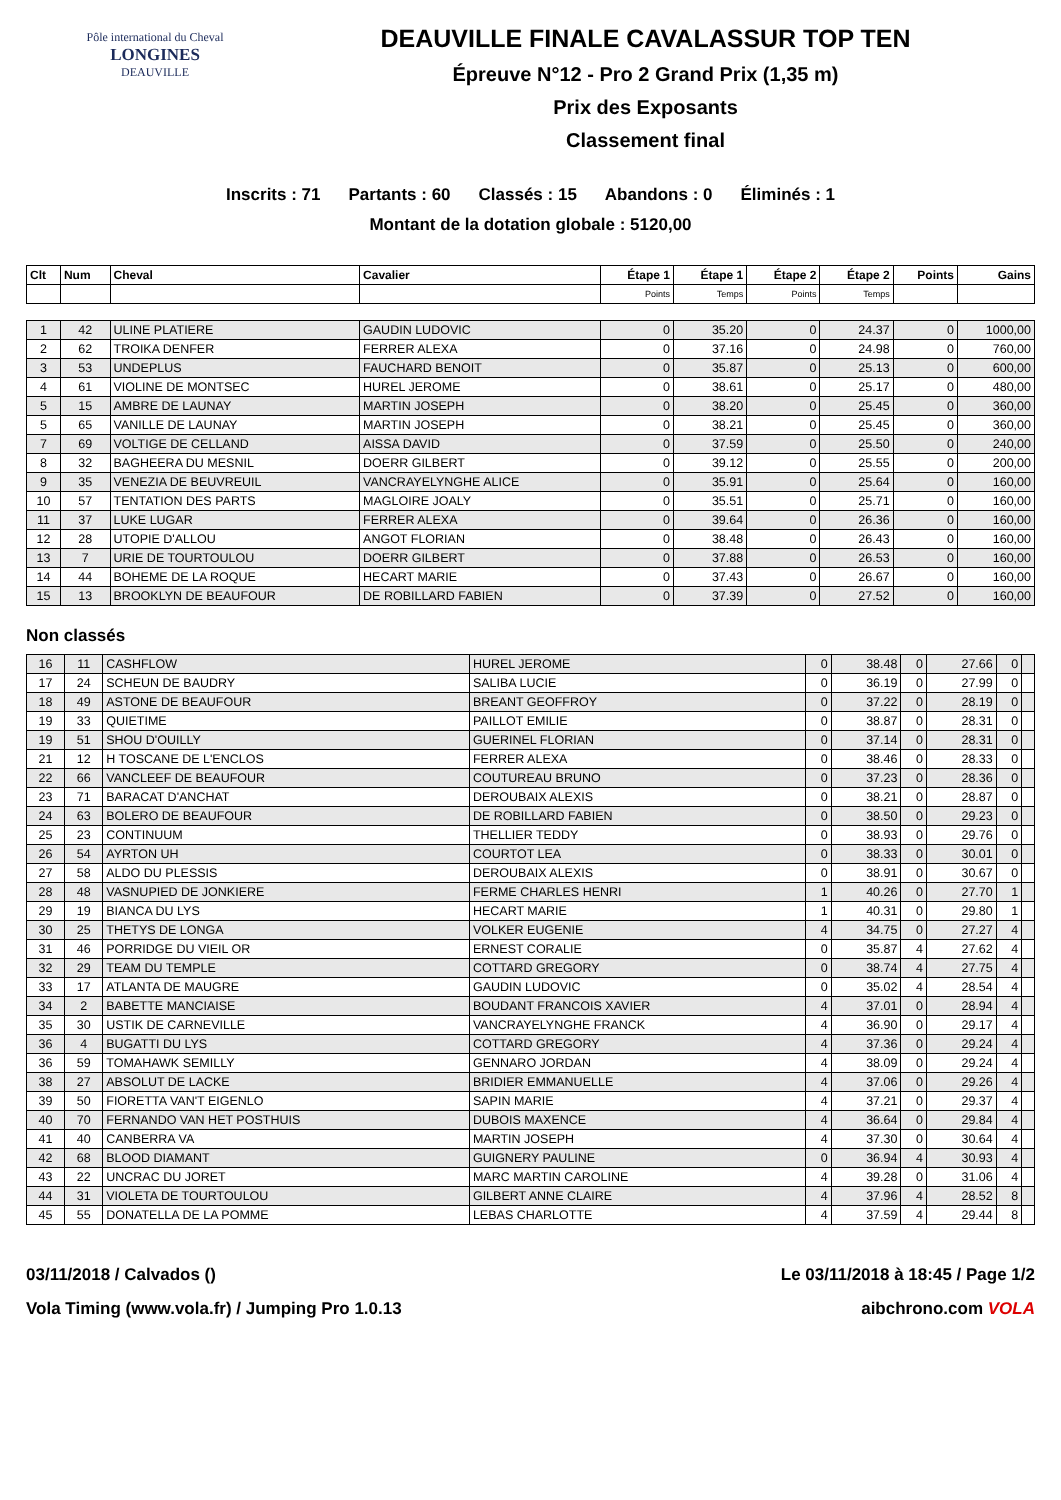Pôle international du Cheval
LONGINES
DEAUVILLE
DEAUVILLE FINALE CAVALASSUR TOP TEN
Épreuve N°12 - Pro 2 Grand Prix (1,35 m)
Prix des Exposants
Classement final
Inscrits : 71 Partants : 60 Classés : 15 Abandons : 0 Éliminés : 1
Montant de la dotation globale : 5120,00
| Clt | Num | Cheval | Cavalier | Étape 1 | Étape 1 | Étape 2 | Étape 2 | Points | Gains |
| --- | --- | --- | --- | --- | --- | --- | --- | --- | --- |
| | | | | Points | Temps | Points | Temps | | |
| 1 | 42 | ULINE PLATIERE | GAUDIN LUDOVIC | 0 | 35.20 | 0 | 24.37 | 0 | 1000,00 |
| 2 | 62 | TROIKA DENFER | FERRER ALEXA | 0 | 37.16 | 0 | 24.98 | 0 | 760,00 |
| 3 | 53 | UNDEPLUS | FAUCHARD BENOIT | 0 | 35.87 | 0 | 25.13 | 0 | 600,00 |
| 4 | 61 | VIOLINE DE MONTSEC | HUREL JEROME | 0 | 38.61 | 0 | 25.17 | 0 | 480,00 |
| 5 | 15 | AMBRE DE LAUNAY | MARTIN JOSEPH | 0 | 38.20 | 0 | 25.45 | 0 | 360,00 |
| 5 | 65 | VANILLE DE LAUNAY | MARTIN JOSEPH | 0 | 38.21 | 0 | 25.45 | 0 | 360,00 |
| 7 | 69 | VOLTIGE DE CELLAND | AISSA DAVID | 0 | 37.59 | 0 | 25.50 | 0 | 240,00 |
| 8 | 32 | BAGHEERA DU MESNIL | DOERR GILBERT | 0 | 39.12 | 0 | 25.55 | 0 | 200,00 |
| 9 | 35 | VENEZIA DE BEUVREUIL | VANCRAYELYNGHE ALICE | 0 | 35.91 | 0 | 25.64 | 0 | 160,00 |
| 10 | 57 | TENTATION DES PARTS | MAGLOIRE JOALY | 0 | 35.51 | 0 | 25.71 | 0 | 160,00 |
| 11 | 37 | LUKE LUGAR | FERRER ALEXA | 0 | 39.64 | 0 | 26.36 | 0 | 160,00 |
| 12 | 28 | UTOPIE D'ALLOU | ANGOT FLORIAN | 0 | 38.48 | 0 | 26.43 | 0 | 160,00 |
| 13 | 7 | URIE DE TOURTOULOU | DOERR GILBERT | 0 | 37.88 | 0 | 26.53 | 0 | 160,00 |
| 14 | 44 | BOHEME DE LA ROQUE | HECART MARIE | 0 | 37.43 | 0 | 26.67 | 0 | 160,00 |
| 15 | 13 | BROOKLYN DE BEAUFOUR | DE ROBILLARD FABIEN | 0 | 37.39 | 0 | 27.52 | 0 | 160,00 |
Non classés
| 16 | 11 | CASHFLOW | HUREL JEROME | 0 | 38.48 | 0 | 27.66 | 0 | |
| 17 | 24 | SCHEUN DE BAUDRY | SALIBA LUCIE | 0 | 36.19 | 0 | 27.99 | 0 | |
| 18 | 49 | ASTONE DE BEAUFOUR | BREANT GEOFFROY | 0 | 37.22 | 0 | 28.19 | 0 | |
| 19 | 33 | QUIETIME | PAILLOT EMILIE | 0 | 38.87 | 0 | 28.31 | 0 | |
| 19 | 51 | SHOU D'OUILLY | GUERINEL FLORIAN | 0 | 37.14 | 0 | 28.31 | 0 | |
| 21 | 12 | H TOSCANE DE L'ENCLOS | FERRER ALEXA | 0 | 38.46 | 0 | 28.33 | 0 | |
| 22 | 66 | VANCLEEF DE BEAUFOUR | COUTUREAU BRUNO | 0 | 37.23 | 0 | 28.36 | 0 | |
| 23 | 71 | BARACAT D'ANCHAT | DEROUBAIX ALEXIS | 0 | 38.21 | 0 | 28.87 | 0 | |
| 24 | 63 | BOLERO DE BEAUFOUR | DE ROBILLARD FABIEN | 0 | 38.50 | 0 | 29.23 | 0 | |
| 25 | 23 | CONTINUUM | THELLIER TEDDY | 0 | 38.93 | 0 | 29.76 | 0 | |
| 26 | 54 | AYRTON UH | COURTOT LEA | 0 | 38.33 | 0 | 30.01 | 0 | |
| 27 | 58 | ALDO DU PLESSIS | DEROUBAIX ALEXIS | 0 | 38.91 | 0 | 30.67 | 0 | |
| 28 | 48 | VASNUPIED DE JONKIERE | FERME CHARLES HENRI | 1 | 40.26 | 0 | 27.70 | 1 | |
| 29 | 19 | BIANCA DU LYS | HECART MARIE | 1 | 40.31 | 0 | 29.80 | 1 | |
| 30 | 25 | THETYS DE LONGA | VOLKER EUGENIE | 4 | 34.75 | 0 | 27.27 | 4 | |
| 31 | 46 | PORRIDGE DU VIEIL OR | ERNEST CORALIE | 0 | 35.87 | 4 | 27.62 | 4 | |
| 32 | 29 | TEAM DU TEMPLE | COTTARD GREGORY | 0 | 38.74 | 4 | 27.75 | 4 | |
| 33 | 17 | ATLANTA DE MAUGRE | GAUDIN LUDOVIC | 0 | 35.02 | 4 | 28.54 | 4 | |
| 34 | 2 | BABETTE MANCIAISE | BOUDANT FRANCOIS XAVIER | 4 | 37.01 | 0 | 28.94 | 4 | |
| 35 | 30 | USTIK DE CARNEVILLE | VANCRAYELYNGHE FRANCK | 4 | 36.90 | 0 | 29.17 | 4 | |
| 36 | 4 | BUGATTI DU LYS | COTTARD GREGORY | 4 | 37.36 | 0 | 29.24 | 4 | |
| 36 | 59 | TOMAHAWK SEMILLY | GENNARO JORDAN | 4 | 38.09 | 0 | 29.24 | 4 | |
| 38 | 27 | ABSOLUT DE LACKE | BRIDIER EMMANUELLE | 4 | 37.06 | 0 | 29.26 | 4 | |
| 39 | 50 | FIORETTA VAN'T EIGENLO | SAPIN MARIE | 4 | 37.21 | 0 | 29.37 | 4 | |
| 40 | 70 | FERNANDO VAN HET POSTHUIS | DUBOIS MAXENCE | 4 | 36.64 | 0 | 29.84 | 4 | |
| 41 | 40 | CANBERRA VA | MARTIN JOSEPH | 4 | 37.30 | 0 | 30.64 | 4 | |
| 42 | 68 | BLOOD DIAMANT | GUIGNERY PAULINE | 0 | 36.94 | 4 | 30.93 | 4 | |
| 43 | 22 | UNCRAC DU JORET | MARC MARTIN CAROLINE | 4 | 39.28 | 0 | 31.06 | 4 | |
| 44 | 31 | VIOLETA DE TOURTOULOU | GILBERT ANNE CLAIRE | 4 | 37.96 | 4 | 28.52 | 8 | |
| 45 | 55 | DONATELLA DE LA POMME | LEBAS CHARLOTTE | 4 | 37.59 | 4 | 29.44 | 8 | |
03/11/2018 / Calvados () Le 03/11/2018 à 18:45 / Page 1/2
Vola Timing (www.vola.fr) / Jumping Pro 1.0.13 aibchrono.com VOLA